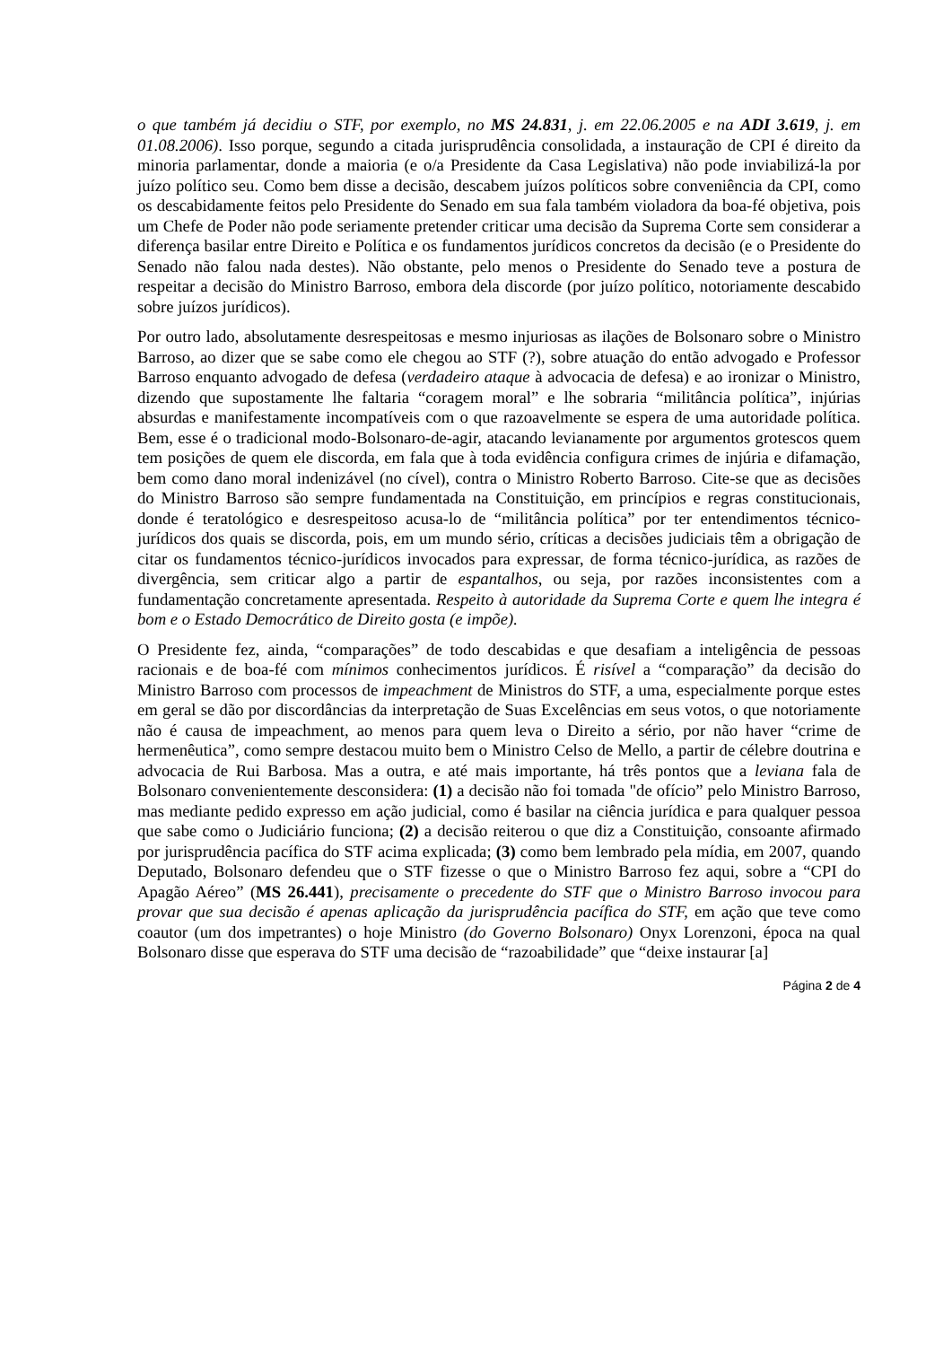o que também já decidiu o STF, por exemplo, no MS 24.831, j. em 22.06.2005 e na ADI 3.619, j. em 01.08.2006). Isso porque, segundo a citada jurisprudência consolidada, a instauração de CPI é direito da minoria parlamentar, donde a maioria (e o/a Presidente da Casa Legislativa) não pode inviabilizá-la por juízo político seu. Como bem disse a decisão, descabem juízos políticos sobre conveniência da CPI, como os descabidamente feitos pelo Presidente do Senado em sua fala também violadora da boa-fé objetiva, pois um Chefe de Poder não pode seriamente pretender criticar uma decisão da Suprema Corte sem considerar a diferença basilar entre Direito e Política e os fundamentos jurídicos concretos da decisão (e o Presidente do Senado não falou nada destes). Não obstante, pelo menos o Presidente do Senado teve a postura de respeitar a decisão do Ministro Barroso, embora dela discorde (por juízo político, notoriamente descabido sobre juízos jurídicos).
Por outro lado, absolutamente desrespeitosas e mesmo injuriosas as ilações de Bolsonaro sobre o Ministro Barroso, ao dizer que se sabe como ele chegou ao STF (?), sobre atuação do então advogado e Professor Barroso enquanto advogado de defesa (verdadeiro ataque à advocacia de defesa) e ao ironizar o Ministro, dizendo que supostamente lhe faltaria “coragem moral” e lhe sobraria “militância política”, injúrias absurdas e manifestamente incompatíveis com o que razoavelmente se espera de uma autoridade política. Bem, esse é o tradicional modo-Bolsonaro-de-agir, atacando levianamente por argumentos grotescos quem tem posições de quem ele discorda, em fala que à toda evidência configura crimes de injúria e difamação, bem como dano moral indenizável (no cível), contra o Ministro Roberto Barroso. Cite-se que as decisões do Ministro Barroso são sempre fundamentada na Constituição, em princípios e regras constitucionais, donde é teratológico e desrespeitoso acusa-lo de “militância política” por ter entendimentos técnico-jurídicos dos quais se discorda, pois, em um mundo sério, críticas a decisões judiciais têm a obrigação de citar os fundamentos técnico-jurídicos invocados para expressar, de forma técnico-jurídica, as razões de divergência, sem criticar algo a partir de espantalhos, ou seja, por razões inconsistentes com a fundamentação concretamente apresentada. Respeito à autoridade da Suprema Corte e quem lhe integra é bom e o Estado Democrático de Direito gosta (e impõe).
O Presidente fez, ainda, “comparações” de todo descabidas e que desafiam a inteligência de pessoas racionais e de boa-fé com mínimos conhecimentos jurídicos. É risível a “comparação” da decisão do Ministro Barroso com processos de impeachment de Ministros do STF, a uma, especialmente porque estes em geral se dão por discordâncias da interpretação de Suas Excelências em seus votos, o que notoriamente não é causa de impeachment, ao menos para quem leva o Direito a sério, por não haver “crime de hermenêutica”, como sempre destacou muito bem o Ministro Celso de Mello, a partir de célebre doutrina e advocacia de Rui Barbosa. Mas a outra, e até mais importante, há três pontos que a leviana fala de Bolsonaro convenientemente desconsidera: (1) a decisão não foi tomada "de ofício” pelo Ministro Barroso, mas mediante pedido expresso em ação judicial, como é basilar na ciência jurídica e para qualquer pessoa que sabe como o Judiciário funciona; (2) a decisão reiterou o que diz a Constituição, consoante afirmado por jurisprudência pacífica do STF acima explicada; (3) como bem lembrado pela mídia, em 2007, quando Deputado, Bolsonaro defendeu que o STF fizesse o que o Ministro Barroso fez aqui, sobre a “CPI do Apagão Aéreo” (MS 26.441), precisamente o precedente do STF que o Ministro Barroso invocou para provar que sua decisão é apenas aplicação da jurisprudência pacífica do STF, em ação que teve como coautor (um dos impetrantes) o hoje Ministro (do Governo Bolsonaro) Onyx Lorenzoni, época na qual Bolsonaro disse que esperava do STF uma decisão de “razoabilidade” que “deixe instaurar [a]
Página 2 de 4